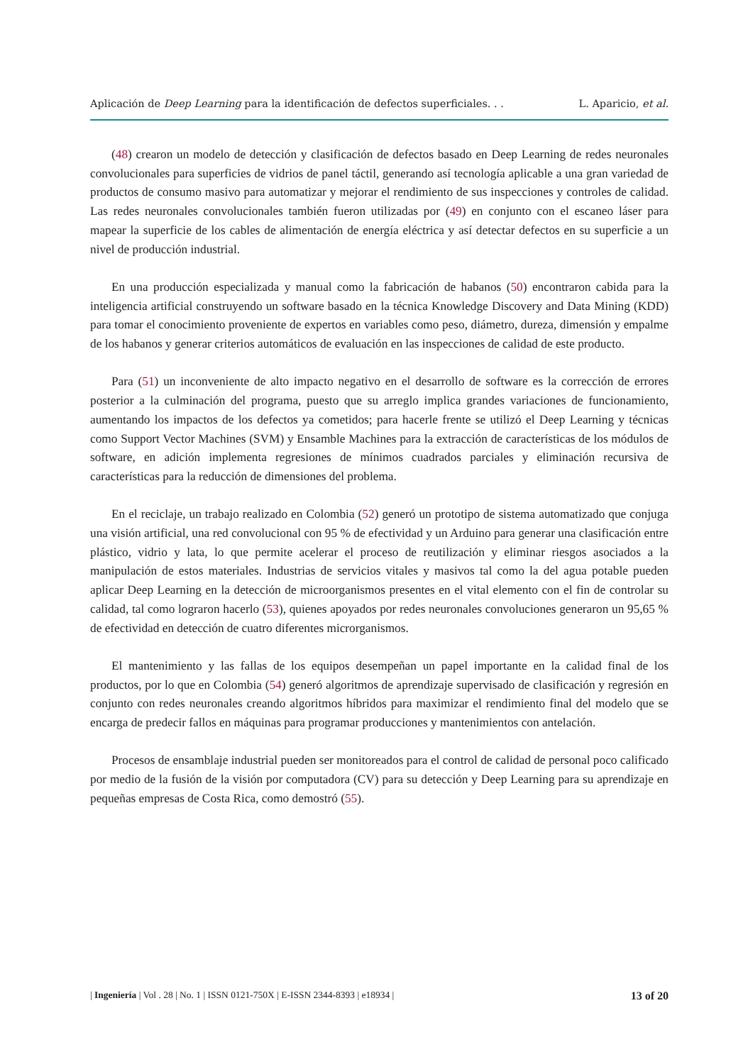Aplicación de Deep Learning para la identificación de defectos superficiales. . . L. Aparicio, et al.
(48) crearon un modelo de detección y clasificación de defectos basado en Deep Learning de redes neuronales convolucionales para superficies de vidrios de panel táctil, generando así tecnología aplicable a una gran variedad de productos de consumo masivo para automatizar y mejorar el rendimiento de sus inspecciones y controles de calidad. Las redes neuronales convolucionales también fueron utilizadas por (49) en conjunto con el escaneo láser para mapear la superficie de los cables de alimentación de energía eléctrica y así detectar defectos en su superficie a un nivel de producción industrial.
En una producción especializada y manual como la fabricación de habanos (50) encontraron cabida para la inteligencia artificial construyendo un software basado en la técnica Knowledge Discovery and Data Mining (KDD) para tomar el conocimiento proveniente de expertos en variables como peso, diámetro, dureza, dimensión y empalme de los habanos y generar criterios automáticos de evaluación en las inspecciones de calidad de este producto.
Para (51) un inconveniente de alto impacto negativo en el desarrollo de software es la corrección de errores posterior a la culminación del programa, puesto que su arreglo implica grandes variaciones de funcionamiento, aumentando los impactos de los defectos ya cometidos; para hacerle frente se utilizó el Deep Learning y técnicas como Support Vector Machines (SVM) y Ensamble Machines para la extracción de características de los módulos de software, en adición implementa regresiones de mínimos cuadrados parciales y eliminación recursiva de características para la reducción de dimensiones del problema.
En el reciclaje, un trabajo realizado en Colombia (52) generó un prototipo de sistema automatizado que conjuga una visión artificial, una red convolucional con 95 % de efectividad y un Arduino para generar una clasificación entre plástico, vidrio y lata, lo que permite acelerar el proceso de reutilización y eliminar riesgos asociados a la manipulación de estos materiales. Industrias de servicios vitales y masivos tal como la del agua potable pueden aplicar Deep Learning en la detección de microorganismos presentes en el vital elemento con el fin de controlar su calidad, tal como lograron hacerlo (53), quienes apoyados por redes neuronales convoluciones generaron un 95,65 % de efectividad en detección de cuatro diferentes microrganismos.
El mantenimiento y las fallas de los equipos desempeñan un papel importante en la calidad final de los productos, por lo que en Colombia (54) generó algoritmos de aprendizaje supervisado de clasificación y regresión en conjunto con redes neuronales creando algoritmos híbridos para maximizar el rendimiento final del modelo que se encarga de predecir fallos en máquinas para programar producciones y mantenimientos con antelación.
Procesos de ensamblaje industrial pueden ser monitoreados para el control de calidad de personal poco calificado por medio de la fusión de la visión por computadora (CV) para su detección y Deep Learning para su aprendizaje en pequeñas empresas de Costa Rica, como demostró (55).
| Ingeniería | Vol . 28 | No. 1 | ISSN 0121-750X | E-ISSN 2344-8393 | e18934 | 13 of 20